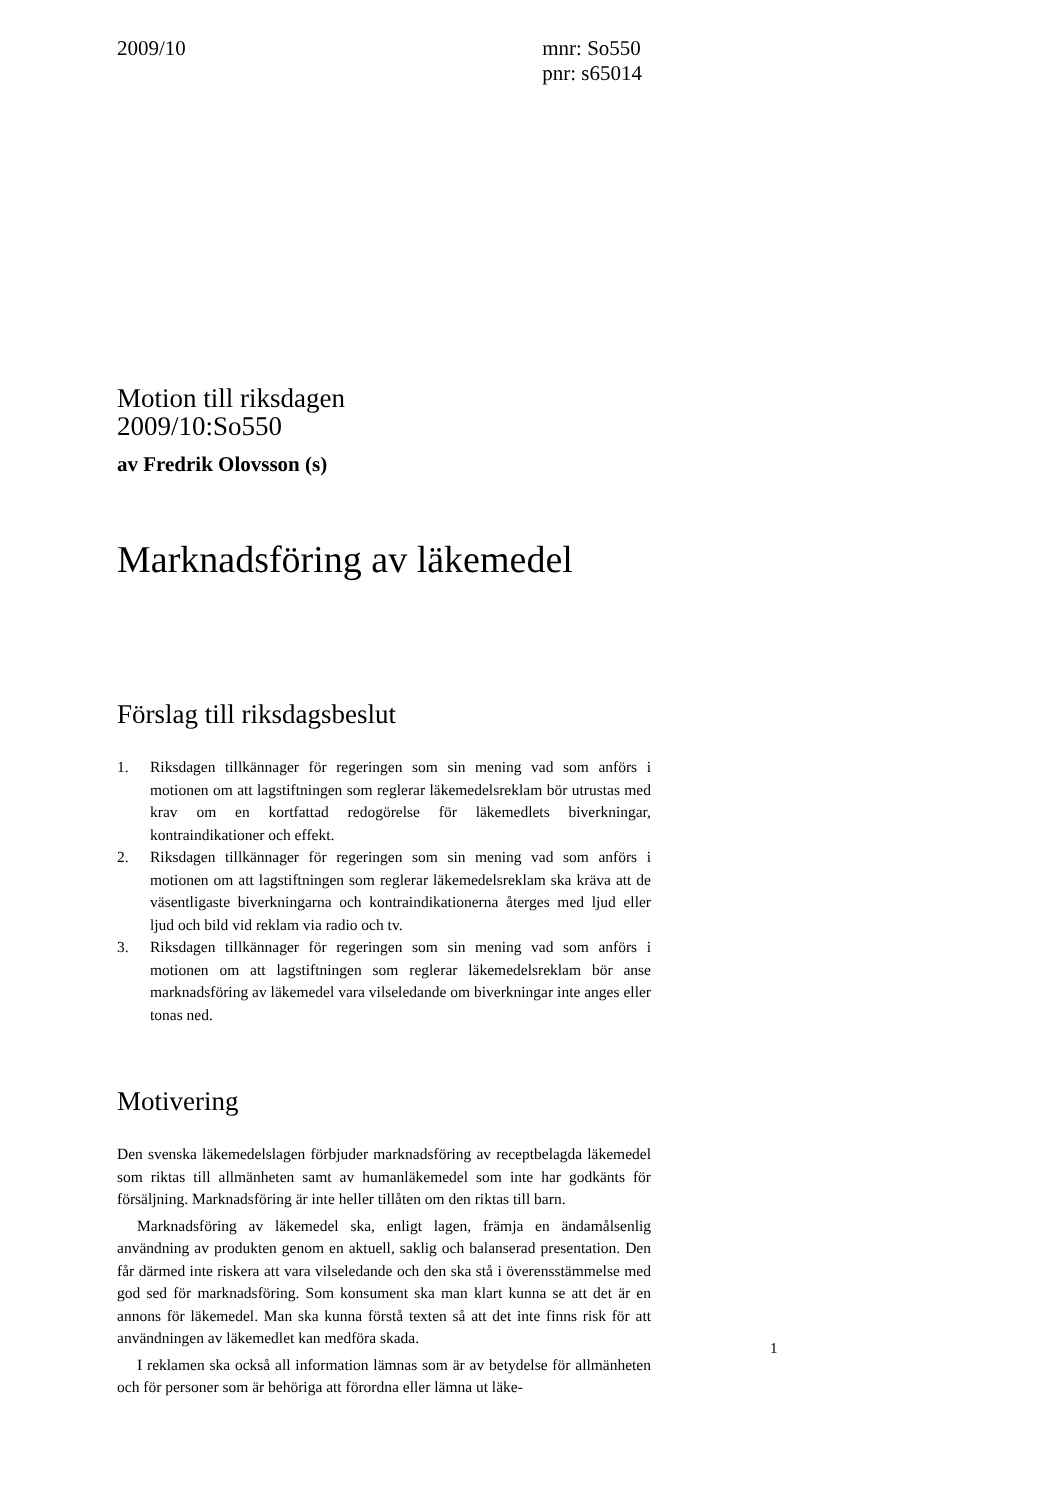2009/10 mnr: So550
pnr: s65014
Motion till riksdagen
2009/10:So550
av Fredrik Olovsson (s)
Marknadsföring av läkemedel
Förslag till riksdagsbeslut
1. Riksdagen tillkännager för regeringen som sin mening vad som anförs i motionen om att lagstiftningen som reglerar läkemedelsreklam bör utrustas med krav om en kortfattad redogörelse för läkemedlets biverkningar, kontraindikationer och effekt.
2. Riksdagen tillkännager för regeringen som sin mening vad som anförs i motionen om att lagstiftningen som reglerar läkemedelsreklam ska kräva att de väsentligaste biverkningarna och kontraindikationerna återges med ljud eller ljud och bild vid reklam via radio och tv.
3. Riksdagen tillkännager för regeringen som sin mening vad som anförs i motionen om att lagstiftningen som reglerar läkemedelsreklam bör anse marknadsföring av läkemedel vara vilseledande om biverkningar inte anges eller tonas ned.
Motivering
Den svenska läkemedelslagen förbjuder marknadsföring av receptbelagda läkemedel som riktas till allmänheten samt av humanläkemedel som inte har godkänts för försäljning. Marknadsföring är inte heller tillåten om den riktas till barn.
Marknadsföring av läkemedel ska, enligt lagen, främja en ändamålsenlig användning av produkten genom en aktuell, saklig och balanserad presentation. Den får därmed inte riskera att vara vilseledande och den ska stå i överensstämmelse med god sed för marknadsföring. Som konsument ska man klart kunna se att det är en annons för läkemedel. Man ska kunna förstå texten så att det inte finns risk för att användningen av läkemedlet kan medföra skada.
I reklamen ska också all information lämnas som är av betydelse för allmänheten och för personer som är behöriga att förordna eller lämna ut läke-
1